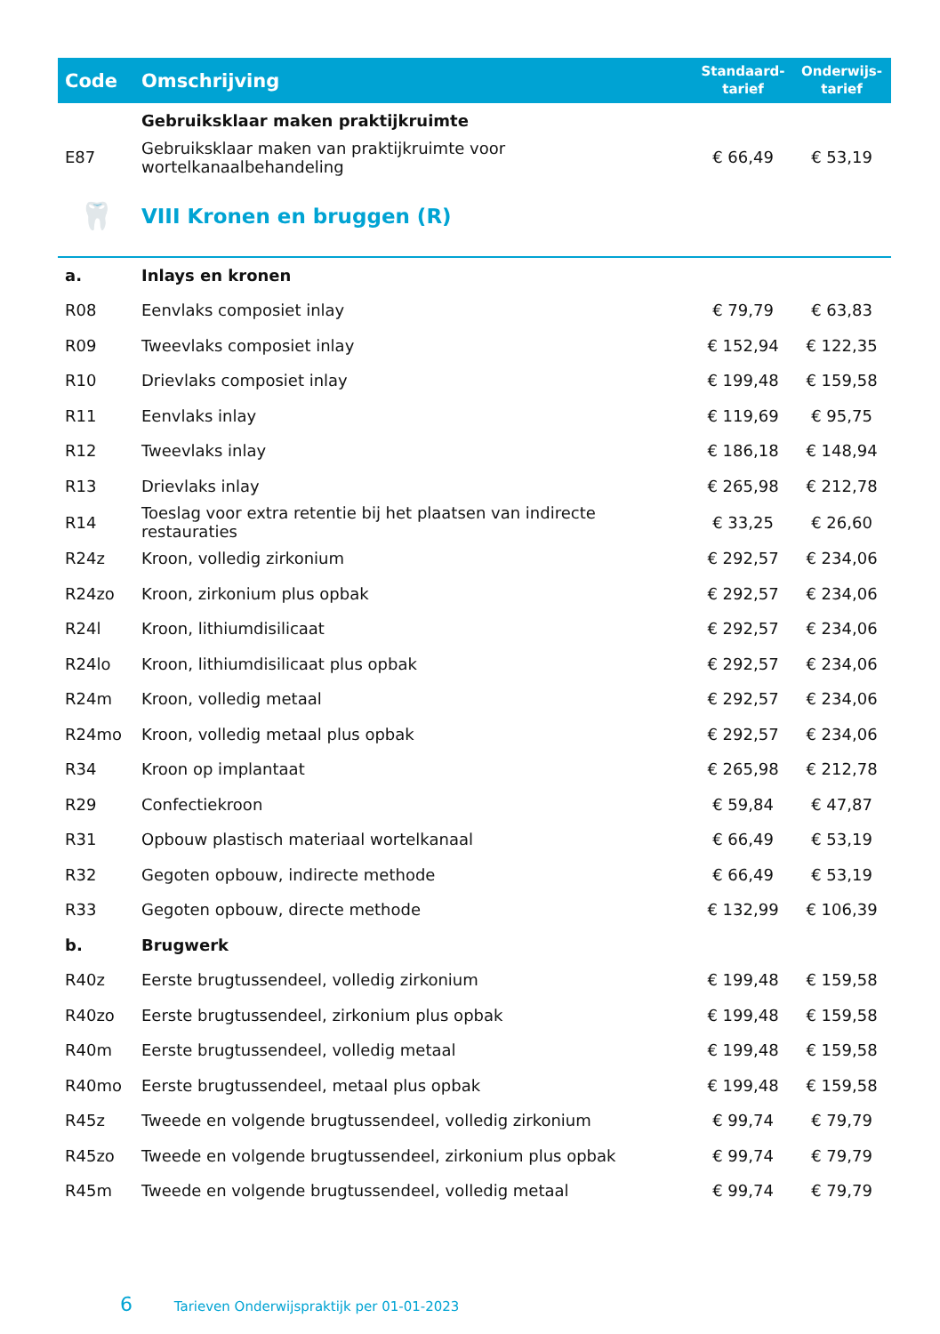| Code | Omschrijving | Standaard- tarief | Onderwijs- tarief |
| --- | --- | --- | --- |
| | Gebruiksklaar maken praktijkruimte | | |
| E87 | Gebruiksklaar maken van praktijkruimte voor wortelkanaalbehandeling | € 66,49 | € 53,19 |
| 🦷 | VIII Kronen en bruggen (R) | | |
| a. | Inlays en kronen | | |
| R08 | Eenvlaks composiet inlay | € 79,79 | € 63,83 |
| R09 | Tweevlaks composiet inlay | € 152,94 | € 122,35 |
| R10 | Drievlaks composiet inlay | € 199,48 | € 159,58 |
| R11 | Eenvlaks inlay | € 119,69 | € 95,75 |
| R12 | Tweevlaks inlay | € 186,18 | € 148,94 |
| R13 | Drievlaks inlay | € 265,98 | € 212,78 |
| R14 | Toeslag voor extra retentie bij het plaatsen van indirecte restauraties | € 33,25 | € 26,60 |
| R24z | Kroon, volledig zirkonium | € 292,57 | € 234,06 |
| R24zo | Kroon, zirkonium plus opbak | € 292,57 | € 234,06 |
| R24l | Kroon, lithiumdisilicaat | € 292,57 | € 234,06 |
| R24lo | Kroon, lithiumdisilicaat plus opbak | € 292,57 | € 234,06 |
| R24m | Kroon, volledig metaal | € 292,57 | € 234,06 |
| R24mo | Kroon, volledig metaal plus opbak | € 292,57 | € 234,06 |
| R34 | Kroon op implantaat | € 265,98 | € 212,78 |
| R29 | Confectiekroon | € 59,84 | € 47,87 |
| R31 | Opbouw plastisch materiaal wortelkanaal | € 66,49 | € 53,19 |
| R32 | Gegoten opbouw, indirecte methode | € 66,49 | € 53,19 |
| R33 | Gegoten opbouw, directe methode | € 132,99 | € 106,39 |
| b. | Brugwerk | | |
| R40z | Eerste brugtussendeel, volledig zirkonium | € 199,48 | € 159,58 |
| R40zo | Eerste brugtussendeel, zirkonium plus opbak | € 199,48 | € 159,58 |
| R40m | Eerste brugtussendeel, volledig metaal | € 199,48 | € 159,58 |
| R40mo | Eerste brugtussendeel, metaal plus opbak | € 199,48 | € 159,58 |
| R45z | Tweede en volgende brugtussendeel, volledig zirkonium | € 99,74 | € 79,79 |
| R45zo | Tweede en volgende brugtussendeel, zirkonium plus opbak | € 99,74 | € 79,79 |
| R45m | Tweede en volgende brugtussendeel, volledig metaal | € 99,74 | € 79,79 |
6 Tarieven Onderwijspraktijk per 01-01-2023